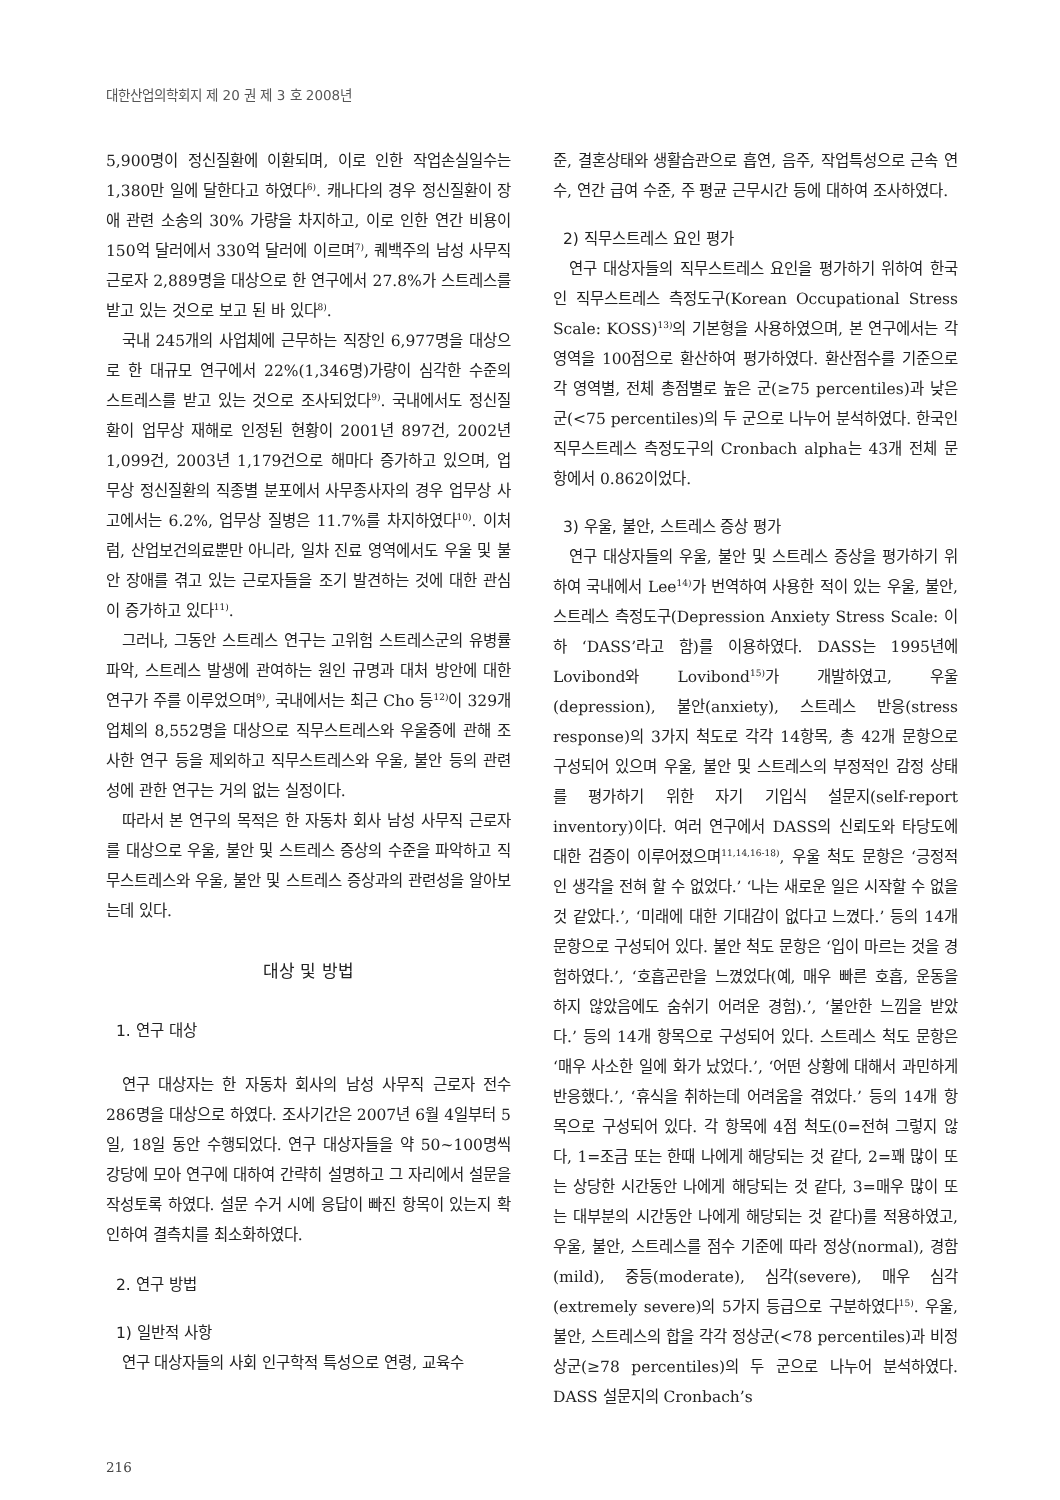대한산업의학회지 제 20 권 제 3 호 2008년
5,900명이 정신질환에 이환되며, 이로 인한 작업손실일수는 1,380만 일에 달한다고 하였다<sup>6)</sup>. 캐나다의 경우 정신질환이 장애 관련 소송의 30% 가량을 차지하고, 이로 인한 연간 비용이 150억 달러에서 330억 달러에 이르며<sup>7)</sup>, 퀘백주의 남성 사무직 근로자 2,889명을 대상으로 한 연구에서 27.8%가 스트레스를 받고 있는 것으로 보고 된 바 있다<sup>8)</sup>.
국내 245개의 사업체에 근무하는 직장인 6,977명을 대상으로 한 대규모 연구에서 22%(1,346명)가량이 심각한 수준의 스트레스를 받고 있는 것으로 조사되었다<sup>9)</sup>. 국내에서도 정신질환이 업무상 재해로 인정된 현황이 2001년 897건, 2002년 1,099건, 2003년 1,179건으로 해마다 증가하고 있으며, 업무상 정신질환의 직종별 분포에서 사무종사자의 경우 업무상 사고에서는 6.2%, 업무상 질병은 11.7%를 차지하였다<sup>10)</sup>. 이처럼, 산업보건의료뿐만 아니라, 일차 진료 영역에서도 우울 및 불안 장애를 겪고 있는 근로자들을 조기 발견하는 것에 대한 관심이 증가하고 있다<sup>11)</sup>.
그러나, 그동안 스트레스 연구는 고위험 스트레스군의 유병률 파악, 스트레스 발생에 관여하는 원인 규명과 대처 방안에 대한 연구가 주를 이루었으며<sup>9)</sup>, 국내에서는 최근 Cho 등<sup>12)</sup>이 329개 업체의 8,552명을 대상으로 직무스트레스와 우울증에 관해 조사한 연구 등을 제외하고 직무스트레스와 우울, 불안 등의 관련성에 관한 연구는 거의 없는 실정이다.
따라서 본 연구의 목적은 한 자동차 회사 남성 사무직 근로자를 대상으로 우울, 불안 및 스트레스 증상의 수준을 파악하고 직무스트레스와 우울, 불안 및 스트레스 증상과의 관련성을 알아보는데 있다.
대상 및 방법
1. 연구 대상
연구 대상자는 한 자동차 회사의 남성 사무직 근로자 전수 286명을 대상으로 하였다. 조사기간은 2007년 6월 4일부터 5일, 18일 동안 수행되었다. 연구 대상자들을 약 50~100명씩 강당에 모아 연구에 대하여 간략히 설명하고 그 자리에서 설문을 작성토록 하였다. 설문 수거 시에 응답이 빠진 항목이 있는지 확인하여 결측치를 최소화하였다.
2. 연구 방법
1) 일반적 사항
연구 대상자들의 사회 인구학적 특성으로 연령, 교육수
준, 결혼상태와 생활습관으로 흡연, 음주, 작업특성으로 근속 연수, 연간 급여 수준, 주 평균 근무시간 등에 대하여 조사하였다.
2) 직무스트레스 요인 평가
연구 대상자들의 직무스트레스 요인을 평가하기 위하여 한국인 직무스트레스 측정도구(Korean Occupational Stress Scale: KOSS)<sup>13)</sup>의 기본형을 사용하였으며, 본 연구에서는 각 영역을 100점으로 환산하여 평가하였다. 환산점수를 기준으로 각 영역별, 전체 총점별로 높은 군(≥75 percentiles)과 낮은 군(<75 percentiles)의 두 군으로 나누어 분석하였다. 한국인 직무스트레스 측정도구의 Cronbach alpha는 43개 전체 문항에서 0.862이었다.
3) 우울, 불안, 스트레스 증상 평가
연구 대상자들의 우울, 불안 및 스트레스 증상을 평가하기 위하여 국내에서 Lee<sup>14)</sup>가 번역하여 사용한 적이 있는 우울, 불안, 스트레스 측정도구(Depression Anxiety Stress Scale: 이하 ‘DASS’라고 함)를 이용하였다. DASS는 1995년에 Lovibond와 Lovibond<sup>15)</sup>가 개발하였고, 우울(depression), 불안(anxiety), 스트레스 반응(stress response)의 3가지 척도로 각각 14항목, 총 42개 문항으로 구성되어 있으며 우울, 불안 및 스트레스의 부정적인 감정 상태를 평가하기 위한 자기 기입식 설문지(self-report inventory)이다. 여러 연구에서 DASS의 신뢰도와 타당도에 대한 검증이 이루어졌으며<sup>11,14,16-18)</sup>, 우울 척도 문항은 ‘긍정적인 생각을 전혀 할 수 없었다.’ ‘나는 새로운 일은 시작할 수 없을 것 같았다.’, ‘미래에 대한 기대감이 없다고 느꼈다.’ 등의 14개 문항으로 구성되어 있다. 불안 척도 문항은 ‘입이 마르는 것을 경험하였다.’, ‘호흡곤란을 느꼈었다(예, 매우 빠른 호흡, 운동을 하지 않았음에도 숨쉬기 어려운 경험).’, ‘불안한 느낌을 받았다.’ 등의 14개 항목으로 구성되어 있다. 스트레스 척도 문항은 ‘매우 사소한 일에 화가 났었다.’, ‘어떤 상황에 대해서 과민하게 반응했다.’, ‘휴식을 취하는데 어려움을 겪었다.’ 등의 14개 항목으로 구성되어 있다. 각 항목에 4점 척도(0=전혀 그렇지 않다, 1=조금 또는 한때 나에게 해당되는 것 같다, 2=꽤 많이 또는 상당한 시간동안 나에게 해당되는 것 같다, 3=매우 많이 또는 대부분의 시간동안 나에게 해당되는 것 같다)를 적용하였고, 우울, 불안, 스트레스를 점수 기준에 따라 정상(normal), 경함(mild), 중등(moderate), 심각(severe), 매우 심각(extremely severe)의 5가지 등급으로 구분하였다<sup>15)</sup>. 우울, 불안, 스트레스의 합을 각각 정상군(<78 percentiles)과 비정상군(≥78 percentiles)의 두 군으로 나누어 분석하였다. DASS 설문지의 Cronbach’s
216